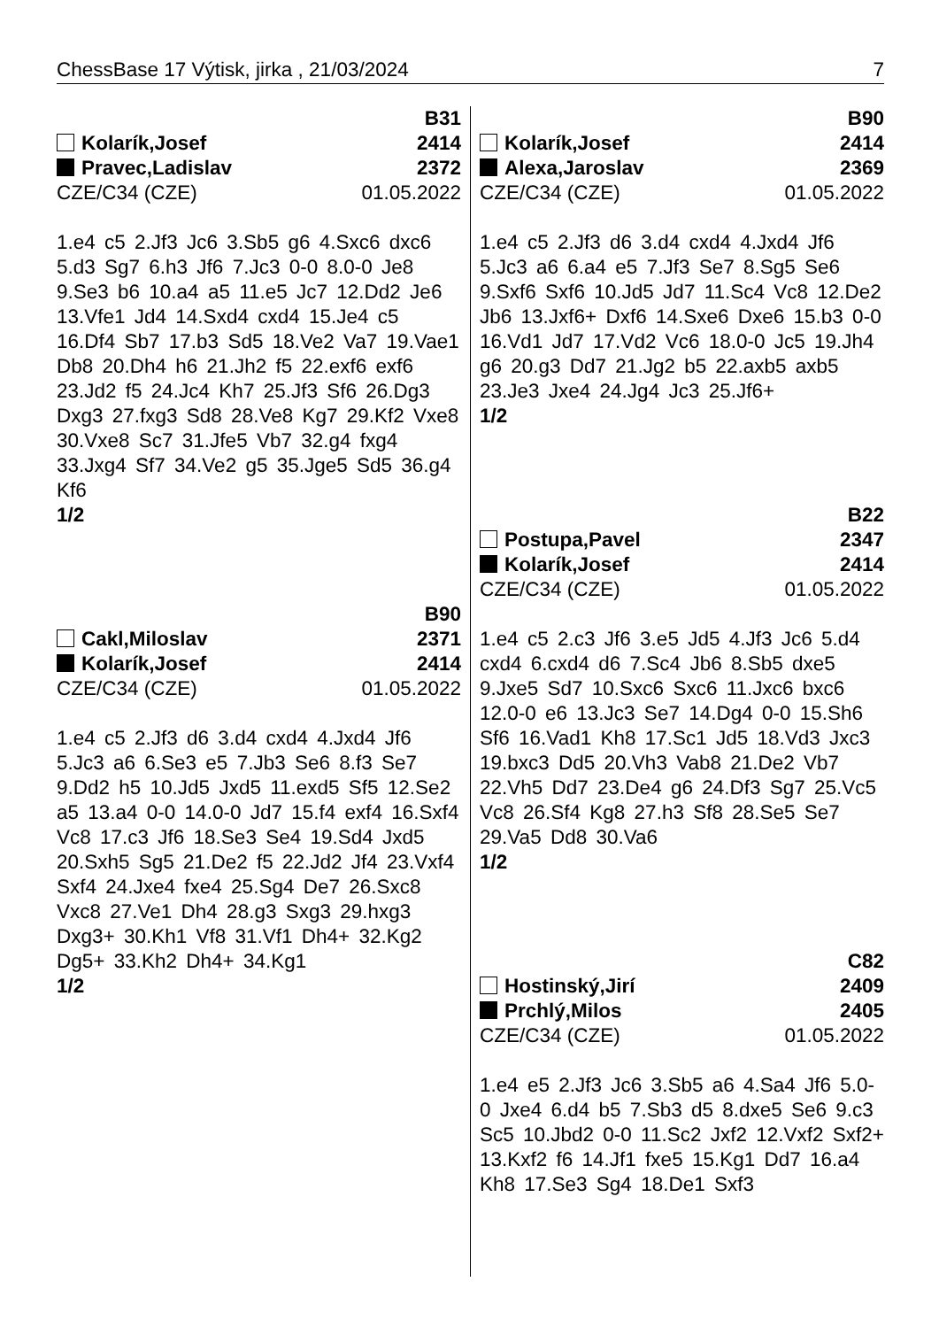ChessBase 17 Výtisk, jirka , 21/03/2024 7
B31
Kolarík,Josef 2414
Pravec,Ladislav 2372
CZE/C34 (CZE) 01.05.2022
1.e4 c5 2.Jf3 Jc6 3.Sb5 g6 4.Sxc6 dxc6 5.d3 Sg7 6.h3 Jf6 7.Jc3 0-0 8.0-0 Je8 9.Se3 b6 10.a4 a5 11.e5 Jc7 12.Dd2 Je6 13.Vfe1 Jd4 14.Sxd4 cxd4 15.Je4 c5 16.Df4 Sb7 17.b3 Sd5 18.Ve2 Va7 19.Vae1 Db8 20.Dh4 h6 21.Jh2 f5 22.exf6 exf6 23.Jd2 f5 24.Jc4 Kh7 25.Jf3 Sf6 26.Dg3 Dxg3 27.fxg3 Sd8 28.Ve8 Kg7 29.Kf2 Vxe8 30.Vxe8 Sc7 31.Jfe5 Vb7 32.g4 fxg4 33.Jxg4 Sf7 34.Ve2 g5 35.Jge5 Sd5 36.g4 Kf6
1/2
B90
Cakl,Miloslav 2371
Kolarík,Josef 2414
CZE/C34 (CZE) 01.05.2022
1.e4 c5 2.Jf3 d6 3.d4 cxd4 4.Jxd4 Jf6 5.Jc3 a6 6.Se3 e5 7.Jb3 Se6 8.f3 Se7 9.Dd2 h5 10.Jd5 Jxd5 11.exd5 Sf5 12.Se2 a5 13.a4 0-0 14.0-0 Jd7 15.f4 exf4 16.Sxf4 Vc8 17.c3 Jf6 18.Se3 Se4 19.Sd4 Jxd5 20.Sxh5 Sg5 21.De2 f5 22.Jd2 Jf4 23.Vxf4 Sxf4 24.Jxe4 fxe4 25.Sg4 De7 26.Sxc8 Vxc8 27.Ve1 Dh4 28.g3 Sxg3 29.hxg3 Dxg3+ 30.Kh1 Vf8 31.Vf1 Dh4+ 32.Kg2 Dg5+ 33.Kh2 Dh4+ 34.Kg1
1/2
B90
Kolarík,Josef 2414
Alexa,Jaroslav 2369
CZE/C34 (CZE) 01.05.2022
1.e4 c5 2.Jf3 d6 3.d4 cxd4 4.Jxd4 Jf6 5.Jc3 a6 6.a4 e5 7.Jf3 Se7 8.Sg5 Se6 9.Sxf6 Sxf6 10.Jd5 Jd7 11.Sc4 Vc8 12.De2 Jb6 13.Jxf6+ Dxf6 14.Sxe6 Dxe6 15.b3 0-0 16.Vd1 Jd7 17.Vd2 Vc6 18.0-0 Jc5 19.Jh4 g6 20.g3 Dd7 21.Jg2 b5 22.axb5 axb5 23.Je3 Jxe4 24.Jg4 Jc3 25.Jf6+
1/2
B22
Postupa,Pavel 2347
Kolarík,Josef 2414
CZE/C34 (CZE) 01.05.2022
1.e4 c5 2.c3 Jf6 3.e5 Jd5 4.Jf3 Jc6 5.d4 cxd4 6.cxd4 d6 7.Sc4 Jb6 8.Sb5 dxe5 9.Jxe5 Sd7 10.Sxc6 Sxc6 11.Jxc6 bxc6 12.0-0 e6 13.Jc3 Se7 14.Dg4 0-0 15.Sh6 Sf6 16.Vad1 Kh8 17.Sc1 Jd5 18.Vd3 Jxc3 19.bxc3 Dd5 20.Vh3 Vab8 21.De2 Vb7 22.Vh5 Dd7 23.De4 g6 24.Df3 Sg7 25.Vc5 Vc8 26.Sf4 Kg8 27.h3 Sf8 28.Se5 Se7 29.Va5 Dd8 30.Va6
1/2
C82
Hostinský,Jirí 2409
Prchlý,Milos 2405
CZE/C34 (CZE) 01.05.2022
1.e4 e5 2.Jf3 Jc6 3.Sb5 a6 4.Sa4 Jf6 5.0-0 Jxe4 6.d4 b5 7.Sb3 d5 8.dxe5 Se6 9.c3 Sc5 10.Jbd2 0-0 11.Sc2 Jxf2 12.Vxf2 Sxf2+ 13.Kxf2 f6 14.Jf1 fxe5 15.Kg1 Dd7 16.a4 Kh8 17.Se3 Sg4 18.De1 Sxf3